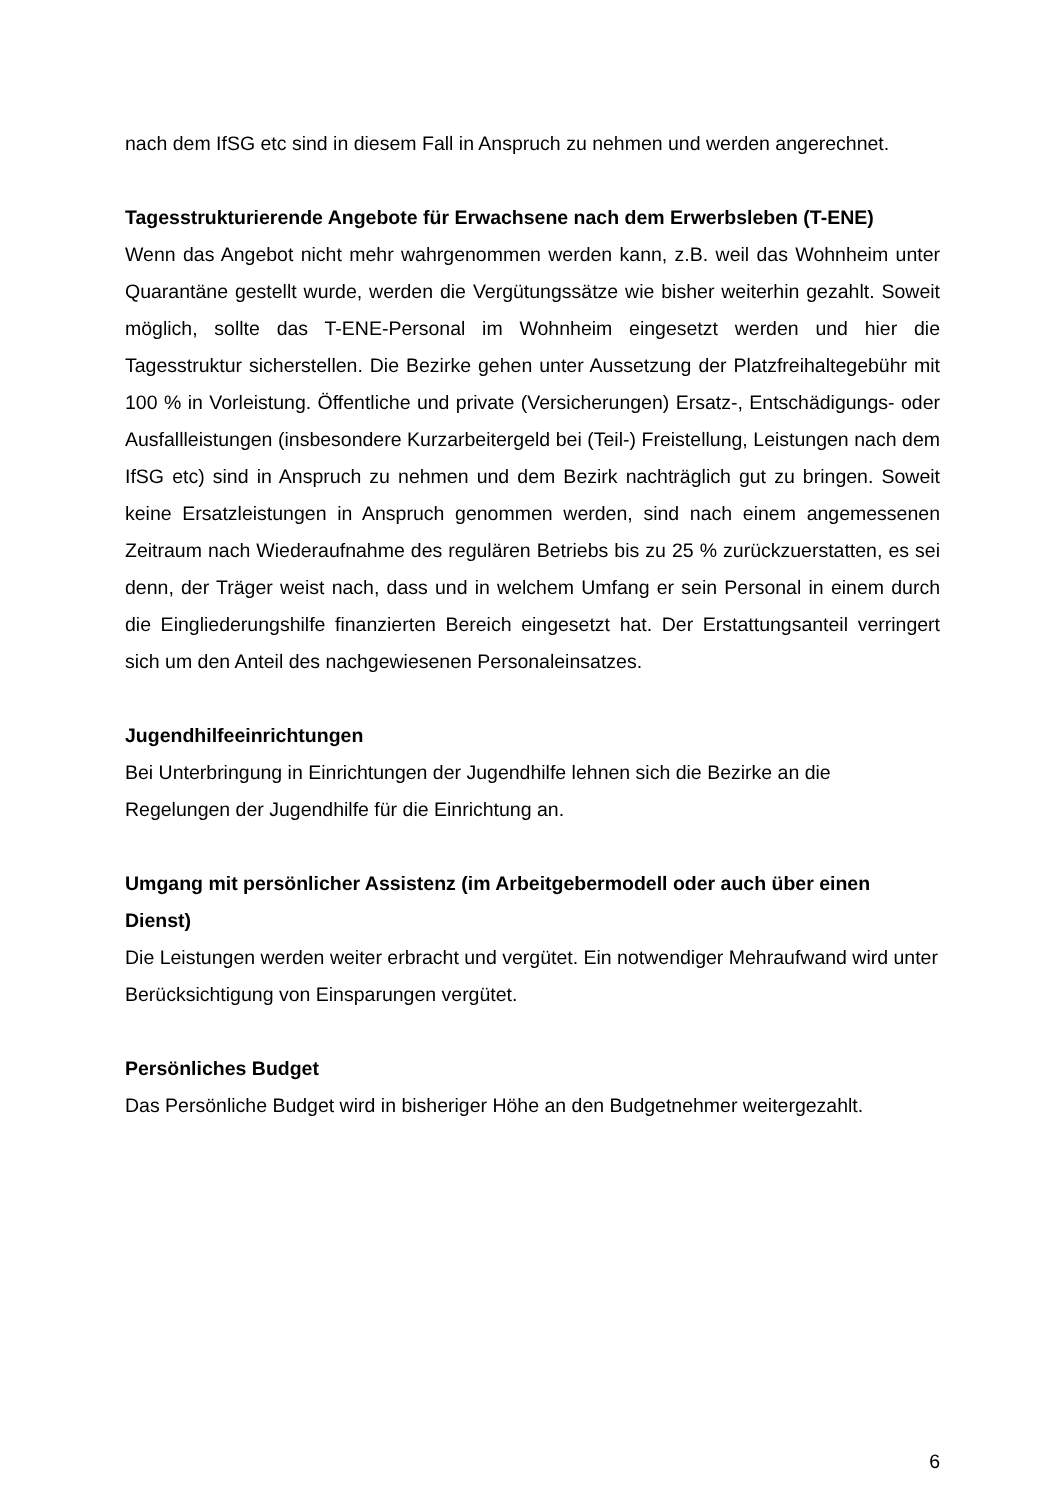nach dem IfSG etc sind in diesem Fall in Anspruch zu nehmen und werden angerechnet.
Tagesstrukturierende Angebote für Erwachsene nach dem Erwerbsleben (T-ENE)
Wenn das Angebot nicht mehr wahrgenommen werden kann, z.B. weil das Wohnheim unter Quarantäne gestellt wurde, werden die Vergütungssätze wie bisher weiterhin gezahlt. Soweit möglich, sollte das T-ENE-Personal im Wohnheim eingesetzt werden und hier die Tagesstruktur sicherstellen. Die Bezirke gehen unter Aussetzung der Platzfreihaltegebühr mit 100 % in Vorleistung. Öffentliche und private (Versicherungen) Ersatz-, Entschädigungs- oder Ausfallleistungen (insbesondere Kurzarbeitergeld bei (Teil-) Freistellung, Leistungen nach dem IfSG etc) sind in Anspruch zu nehmen und dem Bezirk nachträglich gut zu bringen. Soweit keine Ersatzleistungen in Anspruch genommen werden, sind nach einem angemessenen Zeitraum nach Wiederaufnahme des regulären Betriebs bis zu 25 % zurückzuerstatten, es sei denn, der Träger weist nach, dass und in welchem Umfang er sein Personal in einem durch die Eingliederungshilfe finanzierten Bereich eingesetzt hat. Der Erstattungsanteil verringert sich um den Anteil des nachgewiesenen Personaleinsatzes.
Jugendhilfeeinrichtungen
Bei Unterbringung in Einrichtungen der Jugendhilfe lehnen sich die Bezirke an die Regelungen der Jugendhilfe für die Einrichtung an.
Umgang mit persönlicher Assistenz (im Arbeitgebermodell oder auch über einen Dienst)
Die Leistungen werden weiter erbracht und vergütet. Ein notwendiger Mehraufwand wird unter Berücksichtigung von Einsparungen vergütet.
Persönliches Budget
Das Persönliche Budget wird in bisheriger Höhe an den Budgetnehmer weitergezahlt.
6